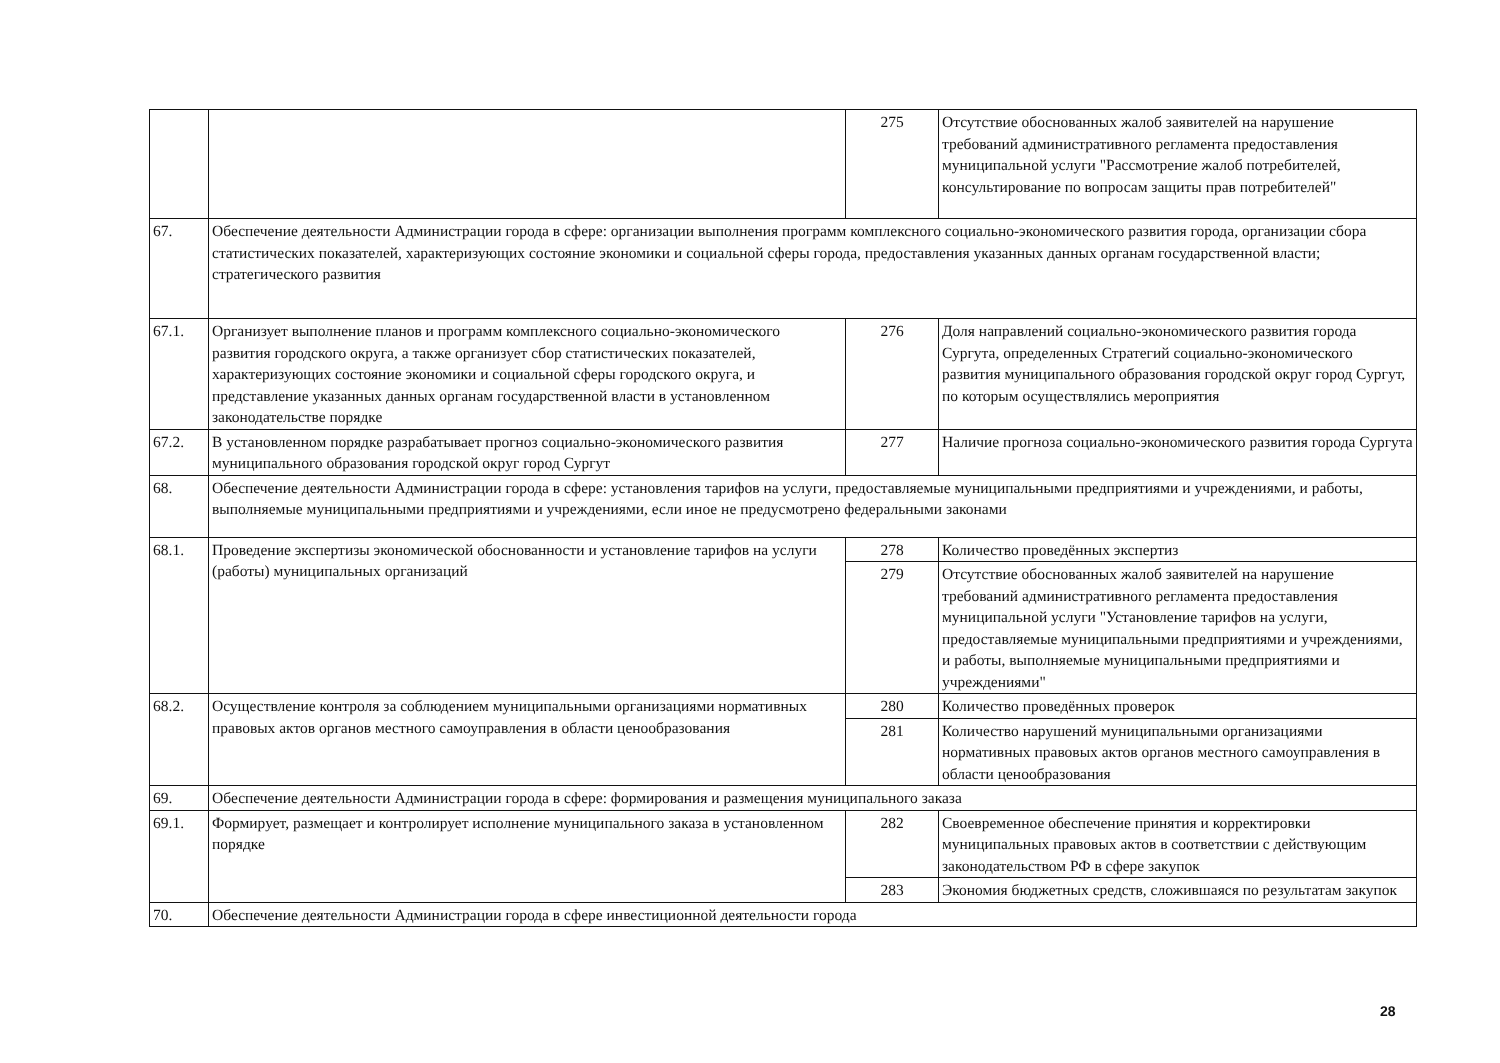| | | 275 | Отсутствие обоснованных жалоб заявителей на нарушение требований административного регламента предоставления муниципальной услуги "Рассмотрение жалоб потребителей, консультирование по вопросам защиты прав потребителей" |
| 67. | Обеспечение деятельности Администрации города в сфере: организации выполнения программ комплексного социально-экономического развития города, организации сбора статистических показателей, характеризующих состояние экономики и социальной сферы города, предоставления указанных данных органам государственной власти; стратегического развития | | |
| 67.1. | Организует выполнение планов и программ комплексного социально-экономического развития городского округа, а также организует сбор статистических показателей, характеризующих состояние экономики и социальной сферы городского округа, и представление указанных данных органам государственной власти в установленном законодательстве порядке | 276 | Доля направлений социально-экономического развития города Сургута, определенных Стратегий социально-экономического развития муниципального образования городской округ город Сургут, по которым осуществлялись мероприятия |
| 67.2. | В установленном порядке разрабатывает прогноз социально-экономического развития муниципального образования городской округ город Сургут | 277 | Наличие прогноза социально-экономического развития города Сургута |
| 68. | Обеспечение деятельности Администрации города в сфере: установления тарифов на услуги, предоставляемые муниципальными предприятиями и учреждениями, и работы, выполняемые муниципальными предприятиями и учреждениями, если иное не предусмотрено федеральными законами | | |
| 68.1. | Проведение экспертизы экономической обоснованности и установление тарифов на услуги (работы) муниципальных организаций | 278 | Количество проведённых экспертиз |
| | | 279 | Отсутствие обоснованных жалоб заявителей на нарушение требований административного регламента предоставления муниципальной услуги "Установление тарифов на услуги, предоставляемые муниципальными предприятиями и учреждениями, и работы, выполняемые муниципальными предприятиями и учреждениями" |
| 68.2. | Осуществление контроля за соблюдением муниципальными организациями нормативных правовых актов органов местного самоуправления в области ценообразования | 280 | Количество проведённых проверок |
| | | 281 | Количество нарушений муниципальными организациями нормативных правовых актов органов местного самоуправления в области ценообразования |
| 69. | Обеспечение деятельности Администрации города в сфере: формирования и размещения муниципального заказа | | |
| 69.1. | Формирует, размещает и контролирует исполнение муниципального заказа в установленном порядке | 282 | Своевременное обеспечение принятия и корректировки муниципальных правовых актов в соответствии с действующим законодательством РФ в сфере закупок |
| | | 283 | Экономия бюджетных средств, сложившаяся по результатам закупок |
| 70. | Обеспечение деятельности Администрации города в сфере инвестиционной деятельности города | | |
28